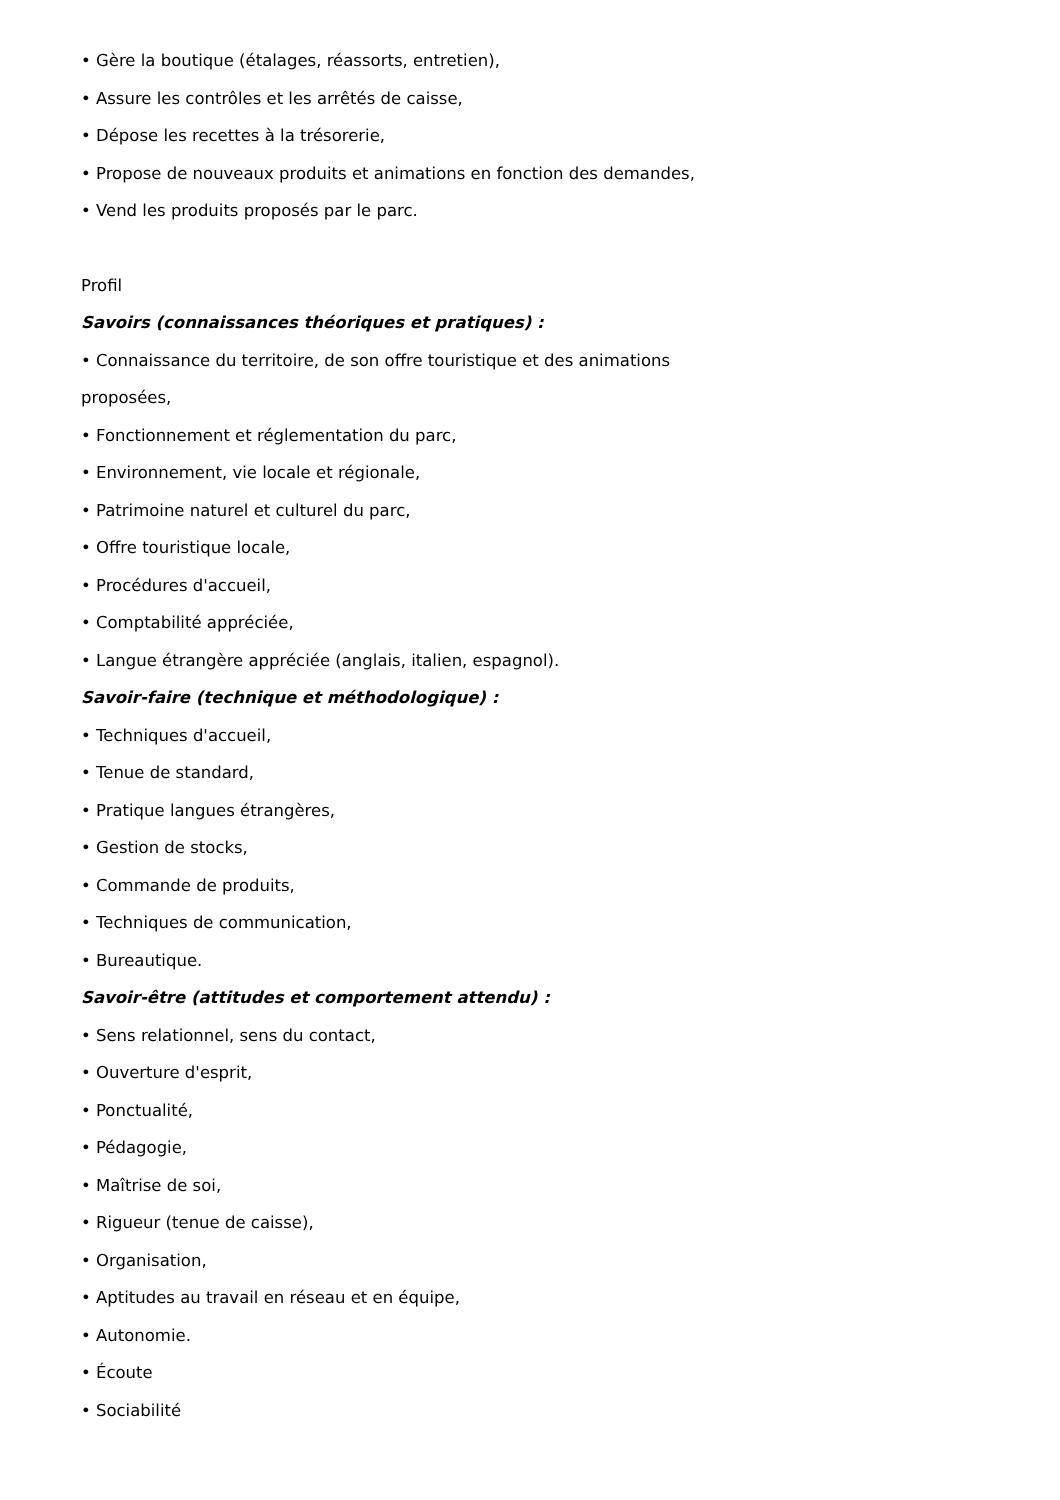• Gère la boutique (étalages, réassorts, entretien),
• Assure les contrôles et les arrêtés de caisse,
• Dépose les recettes à la trésorerie,
• Propose de nouveaux produits et animations en fonction des demandes,
• Vend les produits proposés par le parc.
Profil
Savoirs (connaissances théoriques et pratiques) :
• Connaissance du territoire, de son offre touristique et des animations
proposées,
• Fonctionnement et réglementation du parc,
• Environnement, vie locale et régionale,
• Patrimoine naturel et culturel du parc,
• Offre touristique locale,
• Procédures d'accueil,
• Comptabilité appréciée,
• Langue étrangère appréciée (anglais, italien, espagnol).
Savoir-faire (technique et méthodologique) :
• Techniques d'accueil,
• Tenue de standard,
• Pratique langues étrangères,
• Gestion de stocks,
• Commande de produits,
• Techniques de communication,
• Bureautique.
Savoir-être (attitudes et comportement attendu) :
• Sens relationnel, sens du contact,
• Ouverture d'esprit,
• Ponctualité,
• Pédagogie,
• Maîtrise de soi,
• Rigueur (tenue de caisse),
• Organisation,
• Aptitudes au travail en réseau et en équipe,
• Autonomie.
• Écoute
• Sociabilité